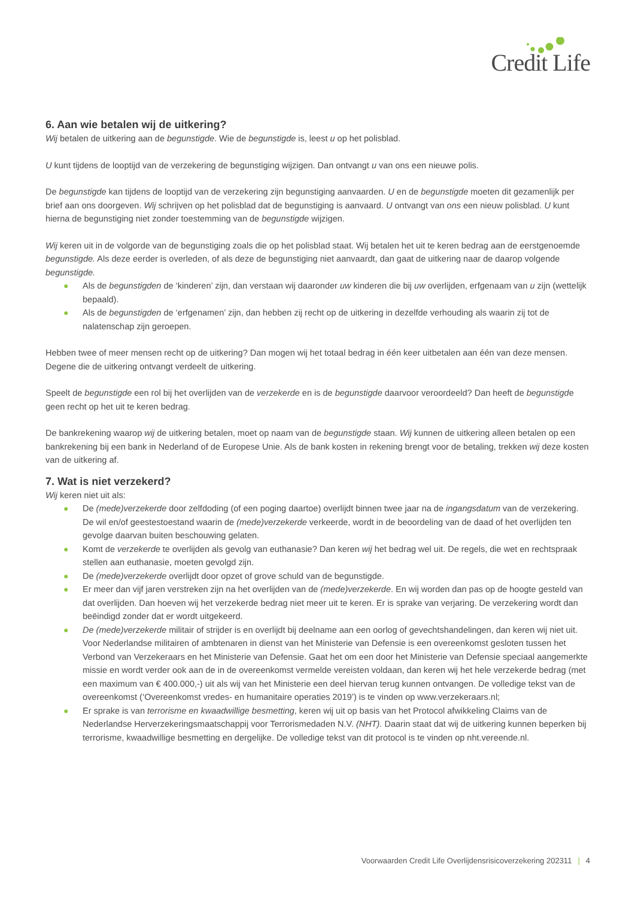Credit Life
6. Aan wie betalen wij de uitkering?
Wij betalen de uitkering aan de begunstigde. Wie de begunstigde is, leest u op het polisblad.
U kunt tijdens de looptijd van de verzekering de begunstiging wijzigen. Dan ontvangt u van ons een nieuwe polis.
De begunstigde kan tijdens de looptijd van de verzekering zijn begunstiging aanvaarden. U en de begunstigde moeten dit gezamenlijk per brief aan ons doorgeven. Wij schrijven op het polisblad dat de begunstiging is aanvaard. U ontvangt van ons een nieuw polisblad. U kunt hierna de begunstiging niet zonder toestemming van de begunstigde wijzigen.
Wij keren uit in de volgorde van de begunstiging zoals die op het polisblad staat. Wij betalen het uit te keren bedrag aan de eerstgenoemde begunstigde. Als deze eerder is overleden, of als deze de begunstiging niet aanvaardt, dan gaat de uitkering naar de daarop volgende begunstigde.
● Als de begunstigden de ‘kinderen’ zijn, dan verstaan wij daaronder uw kinderen die bij uw overlijden, erfgenaam van u zijn (wettelijk bepaald).
● Als de begunstigden de ‘erfgenamen’ zijn, dan hebben zij recht op de uitkering in dezelfde verhouding als waarin zij tot de nalatenschap zijn geroepen.
Hebben twee of meer mensen recht op de uitkering? Dan mogen wij het totaal bedrag in één keer uitbetalen aan één van deze mensen. Degene die de uitkering ontvangt verdeelt de uitkering.
Speelt de begunstigde een rol bij het overlijden van de verzekerde en is de begunstigde daarvoor veroordeeld? Dan heeft de begunstigde geen recht op het uit te keren bedrag.
De bankrekening waarop wij de uitkering betalen, moet op naam van de begunstigde staan. Wij kunnen de uitkering alleen betalen op een bankrekening bij een bank in Nederland of de Europese Unie. Als de bank kosten in rekening brengt voor de betaling, trekken wij deze kosten van de uitkering af.
7. Wat is niet verzekerd?
Wij keren niet uit als:
● De (mede)verzekerde door zelfdoding (of een poging daartoe) overlijdt binnen twee jaar na de ingangsdatum van de verzekering. De wil en/of geestestoestand waarin de (mede)verzekerde verkeerde, wordt in de beoordeling van de daad of het overlijden ten gevolge daarvan buiten beschouwing gelaten.
● Komt de verzekerde te overlijden als gevolg van euthanasie? Dan keren wij het bedrag wel uit. De regels, die wet en rechtspraak stellen aan euthanasie, moeten gevolgd zijn.
● De (mede)verzekerde overlijdt door opzet of grove schuld van de begunstigde.
● Er meer dan vijf jaren verstreken zijn na het overlijden van de (mede)verzekerde. En wij worden dan pas op de hoogte gesteld van dat overlijden. Dan hoeven wij het verzekerde bedrag niet meer uit te keren. Er is sprake van verjaring. De verzekering wordt dan beëindigd zonder dat er wordt uitgekeerd.
● De (mede)verzekerde militair of strijder is en overlijdt bij deelname aan een oorlog of gevechtshandelingen, dan keren wij niet uit. Voor Nederlandse militairen of ambtenaren in dienst van het Ministerie van Defensie is een overeenkomst gesloten tussen het Verbond van Verzekeraars en het Ministerie van Defensie. Gaat het om een door het Ministerie van Defensie speciaal aangemerkte missie en wordt verder ook aan de in de overeenkomst vermelde vereisten voldaan, dan keren wij het hele verzekerde bedrag (met een maximum van € 400.000,-) uit als wij van het Ministerie een deel hiervan terug kunnen ontvangen. De volledige tekst van de overeenkomst (‘Overeenkomst vredes- en humanitaire operaties 2019’) is te vinden op www.verzekeraars.nl;
● Er sprake is van terrorisme en kwaadwillige besmetting, keren wij uit op basis van het Protocol afwikkeling Claims van de Nederlandse Herverzekeringsmaatschappij voor Terrorismedaden N.V. (NHT). Daarin staat dat wij de uitkering kunnen beperken bij terrorisme, kwaadwillige besmetting en dergelijke. De volledige tekst van dit protocol is te vinden op nht.vereende.nl.
Voorwaarden Credit Life Overlijdensrisicoverzekering 202311 | 4